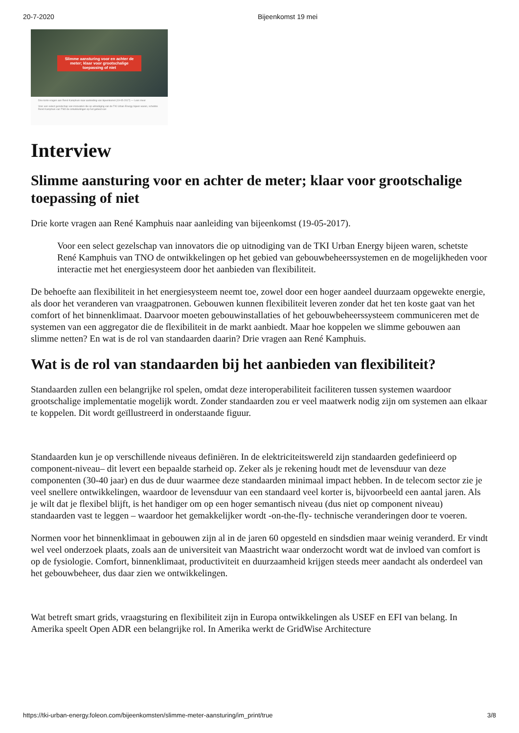20-7-2020 Bijeenkomst 19 mei
Slimme aansturing voor en achter de meter; klaar voor grootschalige toepassing of niet
Drie korte vragen aan René Kamphuis naar aanleiding van bijeenkomst (19-05-2017) — Lees meer
Voor een select gezelschap van innovators die op uitnodiging van de TKI Urban Energy bijeen waren, schetste René Kamphuis van TNO de ontwikkelingen op het gebied van
Interview
Slimme aansturing voor en achter de meter; klaar voor grootschalige toepassing of niet
Drie korte vragen aan René Kamphuis naar aanleiding van bijeenkomst (19-05-2017).
Voor een select gezelschap van innovators die op uitnodiging van de TKI Urban Energy bijeen waren, schetste René Kamphuis van TNO de ontwikkelingen op het gebied van gebouwbeheerssystemen en de mogelijkheden voor interactie met het energiesysteem door het aanbieden van flexibiliteit.
De behoefte aan flexibiliteit in het energiesysteem neemt toe, zowel door een hoger aandeel duurzaam opgewekte energie, als door het veranderen van vraagpatronen. Gebouwen kunnen flexibiliteit leveren zonder dat het ten koste gaat van het comfort of het binnenklimaat. Daarvoor moeten gebouwinstallaties of het gebouwbeheerssysteem communiceren met de systemen van een aggregator die de flexibiliteit in de markt aanbiedt. Maar hoe koppelen we slimme gebouwen aan slimme netten? En wat is de rol van standaarden daarin? Drie vragen aan René Kamphuis.
Wat is de rol van standaarden bij het aanbieden van flexibiliteit?
Standaarden zullen een belangrijke rol spelen, omdat deze interoperabiliteit faciliteren tussen systemen waardoor grootschalige implementatie mogelijk wordt. Zonder standaarden zou er veel maatwerk nodig zijn om systemen aan elkaar te koppelen. Dit wordt geïllustreerd in onderstaande figuur.
Standaarden kun je op verschillende niveaus definiëren. In de elektriciteitswereld zijn standaarden gedefinieerd op component-niveau– dit levert een bepaalde starheid op. Zeker als je rekening houdt met de levensduur van deze componenten (30-40 jaar) en dus de duur waarmee deze standaarden minimaal impact hebben. In de telecom sector zie je veel snellere ontwikkelingen, waardoor de levensduur van een standaard veel korter is, bijvoorbeeld een aantal jaren. Als je wilt dat je flexibel blijft, is het handiger om op een hoger semantisch niveau (dus niet op component niveau) standaarden vast te leggen – waardoor het gemakkelijker wordt -on-the-fly- technische veranderingen door te voeren.
Normen voor het binnenklimaat in gebouwen zijn al in de jaren 60 opgesteld en sindsdien maar weinig veranderd. Er vindt wel veel onderzoek plaats, zoals aan de universiteit van Maastricht waar onderzocht wordt wat de invloed van comfort is op de fysiologie. Comfort, binnenklimaat, productiviteit en duurzaamheid krijgen steeds meer aandacht als onderdeel van het gebouwbeheer, dus daar zien we ontwikkelingen.
Wat betreft smart grids, vraagsturing en flexibiliteit zijn in Europa ontwikkelingen als USEF en EFI van belang. In Amerika speelt Open ADR een belangrijke rol. In Amerika werkt de GridWise Architecture
https://tki-urban-energy.foleon.com/bijeenkomsten/slimme-meter-aansturing/im_print/true 3/8